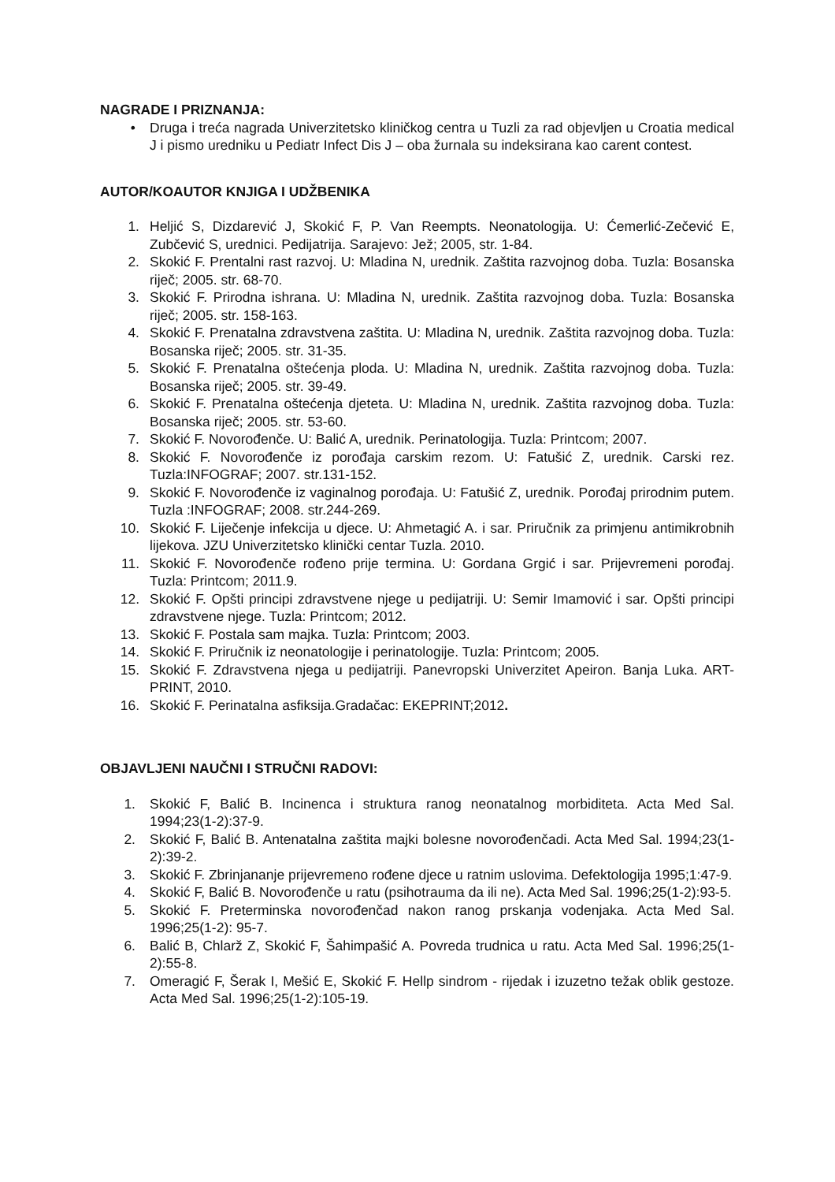NAGRADE I PRIZNANJA:
• Druga i treća nagrada Univerzitetsko kliničkog centra u Tuzli za rad objevljen u Croatia medical J i pismo uredniku u Pediatr Infect Dis J – oba žurnala su indeksirana kao carent contest.
AUTOR/KOAUTOR KNJIGA I UDŽBENIKA
1. Heljić S, Dizdarević J, Skokić F, P. Van Reempts. Neonatologija. U: Ćemerlić-Zečević E, Zubčević S, urednici. Pedijatrija. Sarajevo: Jež; 2005, str. 1-84.
2. Skokić F. Prentalni rast razvoj. U: Mladina N, urednik. Zaštita razvojnog doba. Tuzla: Bosanska riječ; 2005. str. 68-70.
3. Skokić F. Prirodna ishrana. U: Mladina N, urednik. Zaštita razvojnog doba. Tuzla: Bosanska riječ; 2005. str. 158-163.
4. Skokić F. Prenatalna zdravstvena zaštita. U: Mladina N, urednik. Zaštita razvojnog doba. Tuzla: Bosanska riječ; 2005. str. 31-35.
5. Skokić F. Prenatalna oštećenja ploda. U: Mladina N, urednik. Zaštita razvojnog doba. Tuzla: Bosanska riječ; 2005. str. 39-49.
6. Skokić F. Prenatalna oštećenja djeteta. U: Mladina N, urednik. Zaštita razvojnog doba. Tuzla: Bosanska riječ; 2005. str. 53-60.
7. Skokić F. Novorođenče. U: Balić A, urednik. Perinatologija. Tuzla: Printcom; 2007.
8. Skokić F. Novorođenče iz porođaja carskim rezom. U: Fatušić Z, urednik. Carski rez. Tuzla:INFOGRAF; 2007. str.131-152.
9. Skokić F. Novorođenče iz vaginalnog porođaja. U: Fatušić Z, urednik. Porođaj prirodnim putem. Tuzla :INFOGRAF; 2008. str.244-269.
10. Skokić F. Liječenje infekcija u djece. U: Ahmetagić A. i sar. Priručnik za primjenu antimikrobnih lijekova. JZU Univerzitetsko klinički centar Tuzla. 2010.
11. Skokić F. Novorođenče rođeno prije termina. U: Gordana Grgić i sar. Prijevremeni porođaj. Tuzla: Printcom; 2011.9.
12. Skokić F. Opšti principi zdravstvene njege u pedijatriji. U: Semir Imamović i sar. Opšti principi zdravstvene njege. Tuzla: Printcom; 2012.
13. Skokić F. Postala sam majka. Tuzla: Printcom; 2003.
14. Skokić F. Priručnik iz neonatologije i perinatologije. Tuzla: Printcom; 2005.
15. Skokić F. Zdravstvena njega u pedijatriji. Panevropski Univerzitet Apeiron. Banja Luka. ART-PRINT, 2010.
16. Skokić F. Perinatalna asfiksija.Gradačac: EKEPRINT;2012.
OBJAVLJENI NAUČNI I STRUČNI RADOVI:
1. Skokić F, Balić B. Incinenca i struktura ranog neonatalnog morbiditeta. Acta Med Sal. 1994;23(1-2):37-9.
2. Skokić F, Balić B. Antenatalna zaštita majki bolesne novorođenčadi. Acta Med Sal. 1994;23(1-2):39-2.
3. Skokić F. Zbrinjananje prijevremeno rođene djece u ratnim uslovima. Defektologija 1995;1:47-9.
4. Skokić F, Balić B. Novorođenče u ratu (psihotrauma da ili ne). Acta Med Sal. 1996;25(1-2):93-5.
5. Skokić F. Preterminska novorođenčad nakon ranog prskanja vodenjaka. Acta Med Sal. 1996;25(1-2): 95-7.
6. Balić B, Chlarž Z, Skokić F, Šahimpašić A. Povreda trudnica u ratu. Acta Med Sal. 1996;25(1-2):55-8.
7. Omeragić F, Šerak I, Mešić E, Skokić F. Hellp sindrom - rijedak i izuzetno težak oblik gestoze. Acta Med Sal. 1996;25(1-2):105-19.